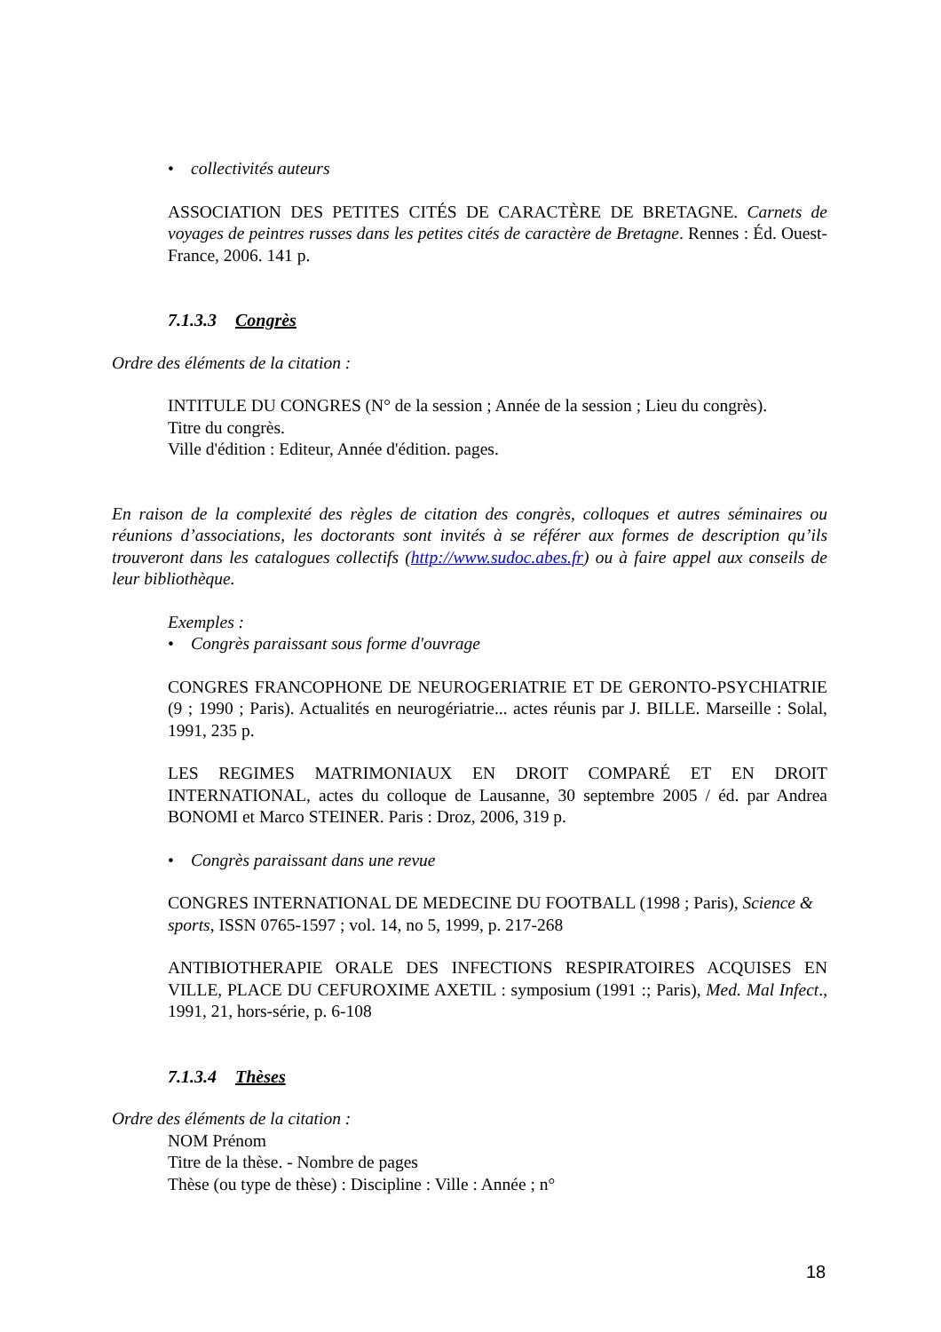• collectivités auteurs
ASSOCIATION DES PETITES CITÉS DE CARACTÈRE DE BRETAGNE. Carnets de voyages de peintres russes dans les petites cités de caractère de Bretagne. Rennes : Éd. Ouest-France, 2006. 141 p.
7.1.3.3 Congrès
Ordre des éléments de la citation :
INTITULE DU CONGRES (N° de la session ; Année de la session ; Lieu du congrès).
Titre du congrès.
Ville d'édition : Editeur, Année d'édition. pages.
En raison de la complexité des règles de citation des congrès, colloques et autres séminaires ou réunions d’associations, les doctorants sont invités à se référer aux formes de description qu’ils trouveront dans les catalogues collectifs (http://www.sudoc.abes.fr) ou à faire appel aux conseils de leur bibliothèque.
Exemples :
• Congrès paraissant sous forme d'ouvrage
CONGRES FRANCOPHONE DE NEUROGERIATRIE ET DE GERONTO-PSYCHIATRIE (9 ; 1990 ; Paris). Actualités en neurogériatrie... actes réunis par J. BILLE. Marseille : Solal, 1991, 235 p.
LES REGIMES MATRIMONIAUX EN DROIT COMPARÉ ET EN DROIT INTERNATIONAL, actes du colloque de Lausanne, 30 septembre 2005 / éd. par Andrea BONOMI et Marco STEINER. Paris : Droz, 2006, 319 p.
• Congrès paraissant dans une revue
CONGRES INTERNATIONAL DE MEDECINE DU FOOTBALL (1998 ; Paris), Science & sports, ISSN 0765-1597 ; vol. 14, no 5, 1999, p. 217-268
ANTIBIOTHERAPIE ORALE DES INFECTIONS RESPIRATOIRES ACQUISES EN VILLE, PLACE DU CEFUROXIME AXETIL : symposium (1991 :; Paris), Med. Mal Infect., 1991, 21, hors-série, p. 6-108
7.1.3.4 Thèses
Ordre des éléments de la citation :
NOM Prénom
Titre de la thèse. - Nombre de pages
Thèse (ou type de thèse) : Discipline : Ville : Année ; n°
18